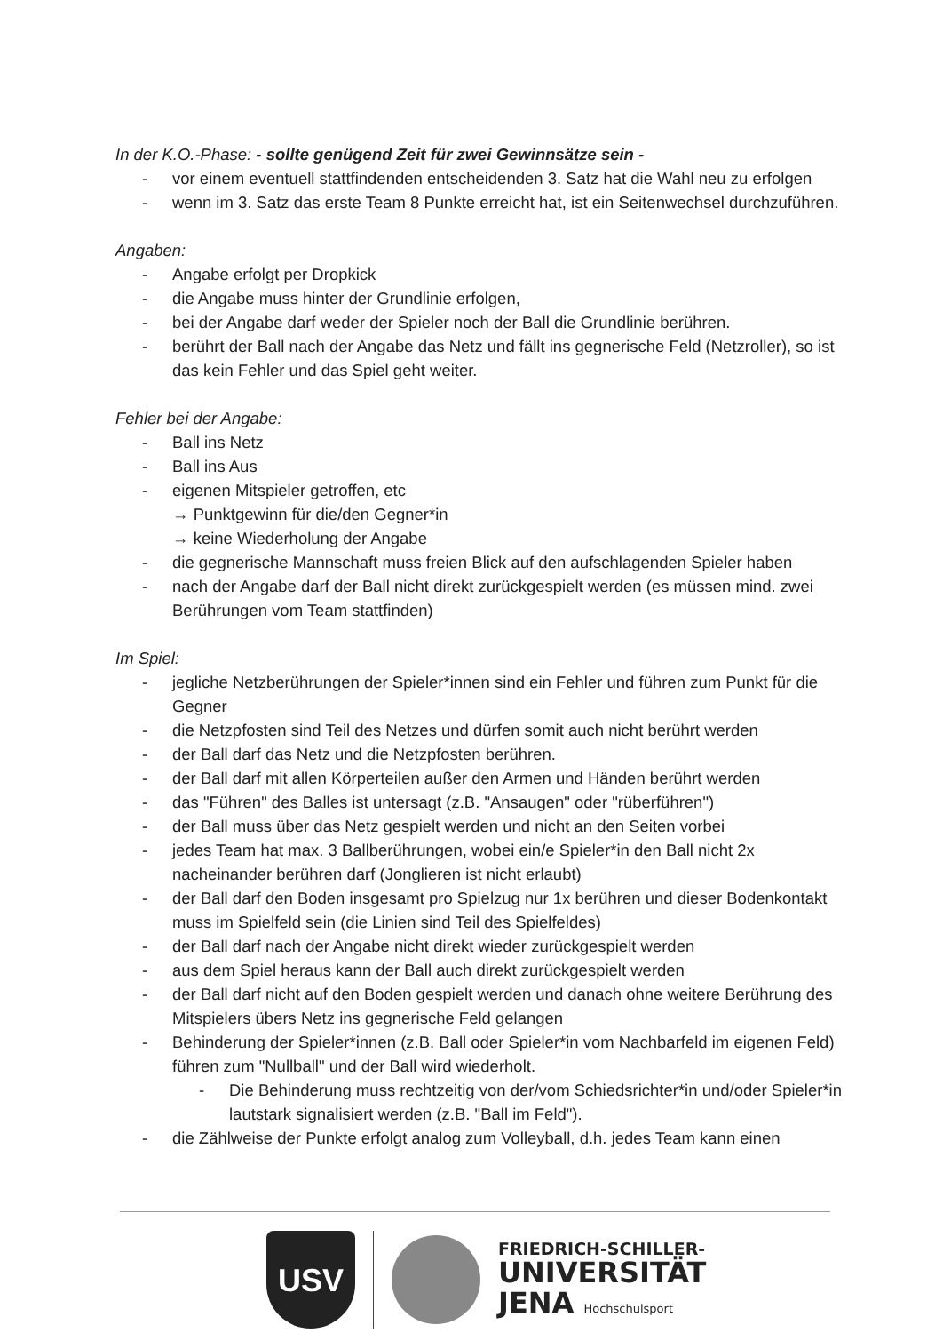In der K.O.-Phase: - sollte genügend Zeit für zwei Gewinnsätze sein -
- vor einem eventuell stattfindenden entscheidenden 3. Satz hat die Wahl neu zu erfolgen
- wenn im 3. Satz das erste Team 8 Punkte erreicht hat, ist ein Seitenwechsel durchzuführen.
Angaben:
- Angabe erfolgt per Dropkick
- die Angabe muss hinter der Grundlinie erfolgen,
- bei der Angabe darf weder der Spieler noch der Ball die Grundlinie berühren.
- berührt der Ball nach der Angabe das Netz und fällt ins gegnerische Feld (Netzroller), so ist das kein Fehler und das Spiel geht weiter.
Fehler bei der Angabe:
- Ball ins Netz
- Ball ins Aus
- eigenen Mitspieler getroffen, etc
→ Punktgewinn für die/den Gegner*in
→ keine Wiederholung der Angabe
- die gegnerische Mannschaft muss freien Blick auf den aufschlagenden Spieler haben
- nach der Angabe darf der Ball nicht direkt zurückgespielt werden (es müssen mind. zwei Berührungen vom Team stattfinden)
Im Spiel:
- jegliche Netzberührungen der Spieler*innen sind ein Fehler und führen zum Punkt für die Gegner
- die Netzpfosten sind Teil des Netzes und dürfen somit auch nicht berührt werden
- der Ball darf das Netz und die Netzpfosten berühren.
- der Ball darf mit allen Körperteilen außer den Armen und Händen berührt werden
- das "Führen" des Balles ist untersagt (z.B. "Ansaugen" oder "rüberführen")
- der Ball muss über das Netz gespielt werden und nicht an den Seiten vorbei
- jedes Team hat max. 3 Ballberührungen, wobei ein/e Spieler*in den Ball nicht 2x nacheinander berühren darf (Jonglieren ist nicht erlaubt)
- der Ball darf den Boden insgesamt pro Spielzug nur 1x berühren und dieser Bodenkontakt muss im Spielfeld sein (die Linien sind Teil des Spielfeldes)
- der Ball darf nach der Angabe nicht direkt wieder zurückgespielt werden
- aus dem Spiel heraus kann der Ball auch direkt zurückgespielt werden
- der Ball darf nicht auf den Boden gespielt werden und danach ohne weitere Berührung des Mitspielers übers Netz ins gegnerische Feld gelangen
- Behinderung der Spieler*innen (z.B. Ball oder Spieler*in vom Nachbarfeld im eigenen Feld) führen zum "Nullball" und der Ball wird wiederholt.
- Die Behinderung muss rechtzeitig von der/vom Schiedsrichter*in und/oder Spieler*in lautstark signalisiert werden (z.B. "Ball im Feld").
- die Zählweise der Punkte erfolgt analog zum Volleyball, d.h. jedes Team kann einen
USV
FRIEDRICH-SCHILLER-
UNIVERSITÄT
JENA Hochschulsport